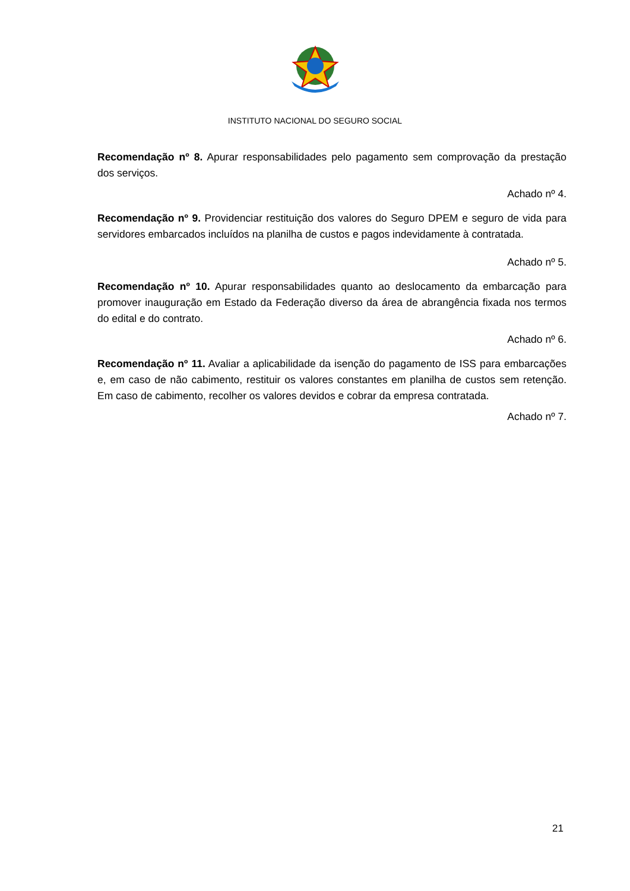INSTITUTO NACIONAL DO SEGURO SOCIAL
Recomendação nº 8. Apurar responsabilidades pelo pagamento sem comprovação da prestação dos serviços.
Achado nº 4.
Recomendação nº 9. Providenciar restituição dos valores do Seguro DPEM e seguro de vida para servidores embarcados incluídos na planilha de custos e pagos indevidamente à contratada.
Achado nº 5.
Recomendação nº 10. Apurar responsabilidades quanto ao deslocamento da embarcação para promover inauguração em Estado da Federação diverso da área de abrangência fixada nos termos do edital e do contrato.
Achado nº 6.
Recomendação nº 11. Avaliar a aplicabilidade da isenção do pagamento de ISS para embarcações e, em caso de não cabimento, restituir os valores constantes em planilha de custos sem retenção. Em caso de cabimento, recolher os valores devidos e cobrar da empresa contratada.
Achado nº 7.
21